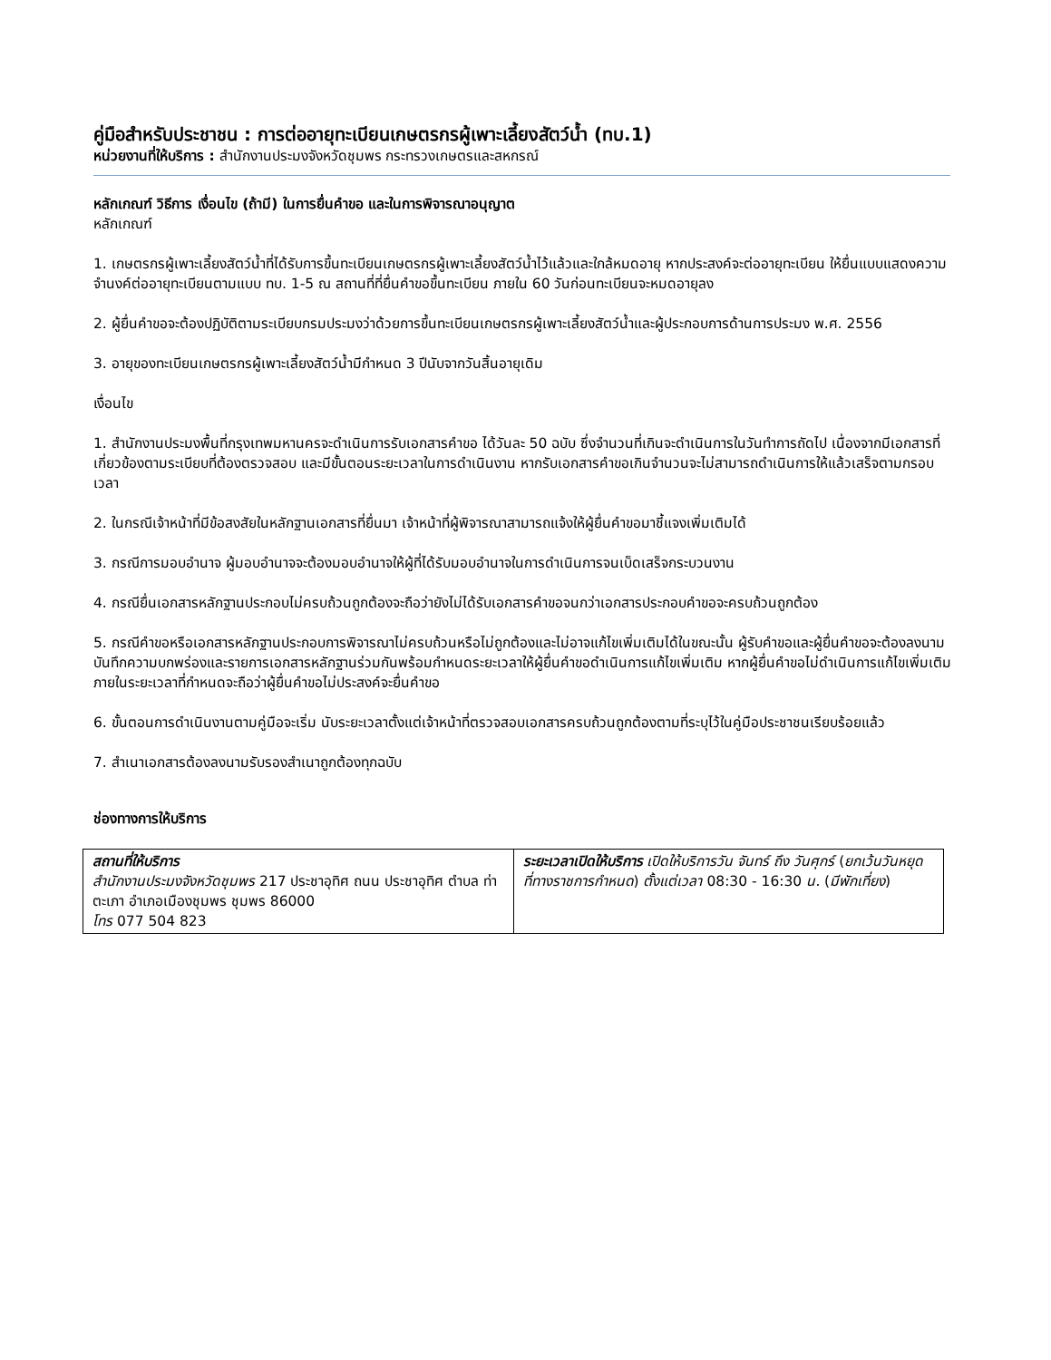คู่มือสำหรับประชาชน : การต่ออายุทะเบียนเกษตรกรผู้เพาะเลี้ยงสัตว์น้ำ (ทบ.1)
หน่วยงานที่ให้บริการ : สำนักงานประมงจังหวัดชุมพร กระทรวงเกษตรและสหกรณ์
หลักเกณฑ์ วิธีการ เงื่อนไข (ถ้ามี) ในการยื่นคำขอ และในการพิจารณาอนุญาต
หลักเกณฑ์
1. เกษตรกรผู้เพาะเลี้ยงสัตว์น้ำที่ได้รับการขึ้นทะเบียนเกษตรกรผู้เพาะเลี้ยงสัตว์น้ำไว้แล้วและใกล้หมดอายุ หากประสงค์จะต่ออายุทะเบียน ให้ยื่นแบบแสดงความจำนงค์ต่ออายุทะเบียนตามแบบ ทบ. 1-5 ณ สถานที่ที่ยื่นคำขอขึ้นทะเบียน ภายใน 60 วันก่อนทะเบียนจะหมดอายุลง
2. ผู้ยื่นคำขอจะต้องปฏิบัติตามระเบียบกรมประมงว่าด้วยการขึ้นทะเบียนเกษตรกรผู้เพาะเลี้ยงสัตว์น้ำและผู้ประกอบการด้านการประมง พ.ศ. 2556
3. อายุของทะเบียนเกษตรกรผู้เพาะเลี้ยงสัตว์น้ำมีกำหนด 3 ปีนับจากวันสิ้นอายุเดิม
เงื่อนไข
1. สำนักงานประมงพื้นที่กรุงเทพมหานครจะดำเนินการรับเอกสารคำขอ ได้วันละ 50 ฉบับ ซึ่งจำนวนที่เกินจะดำเนินการในวันทำการถัดไป เนื่องจากมีเอกสารที่เกี่ยวข้องตามระเบียบที่ต้องตรวจสอบ และมีขั้นตอนระยะเวลาในการดำเนินงาน หากรับเอกสารคำขอเกินจำนวนจะไม่สามารถดำเนินการให้แล้วเสร็จตามกรอบเวลา
2. ในกรณีเจ้าหน้าที่มีข้อสงสัยในหลักฐานเอกสารที่ยื่นมา เจ้าหน้าที่ผู้พิจารณาสามารถแจ้งให้ผู้ยื่นคำขอมาชี้แจงเพิ่มเติมได้
3. กรณีการมอบอำนาจ ผู้มอบอำนาจจะต้องมอบอำนาจให้ผู้ที่ได้รับมอบอำนาจในการดำเนินการจนเบ็ดเสร็จกระบวนงาน
4. กรณียื่นเอกสารหลักฐานประกอบไม่ครบถ้วนถูกต้องจะถือว่ายังไม่ได้รับเอกสารคำขอจนกว่าเอกสารประกอบคำขอจะครบถ้วนถูกต้อง
5. กรณีคำขอหรือเอกสารหลักฐานประกอบการพิจารณาไม่ครบถ้วนหรือไม่ถูกต้องและไม่อาจแก้ไขเพิ่มเติมได้ในขณะนั้น ผู้รับคำขอและผู้ยื่นคำขอจะต้องลงนามบันทึกความบกพร่องและรายการเอกสารหลักฐานร่วมกันพร้อมกำหนดระยะเวลาให้ผู้ยื่นคำขอดำเนินการแก้ไขเพิ่มเติม หากผู้ยื่นคำขอไม่ดำเนินการแก้ไขเพิ่มเติมภายในระยะเวลาที่กำหนดจะถือว่าผู้ยื่นคำขอไม่ประสงค์จะยื่นคำขอ
6. ขั้นตอนการดำเนินงานตามคู่มือจะเริ่ม นับระยะเวลาตั้งแต่เจ้าหน้าที่ตรวจสอบเอกสารครบถ้วนถูกต้องตามที่ระบุไว้ในคู่มือประชาชนเรียบร้อยแล้ว
7. สำเนาเอกสารต้องลงนามรับรองสำเนาถูกต้องทุกฉบับ
ช่องทางการให้บริการ
| สถานที่ให้บริการ สำนักงานประมงจังหวัดชุมพร 217 ประชาอุทิศ ถนน ประชาอุทิศ ตำบล ท่าตะเภา อำเภอเมืองชุมพร ชุมพร 86000 โทร 077 504 823 | ระยะเวลาเปิดให้บริการ เปิดให้บริการวัน จันทร์ ถึง วันศุกร์ ( ยกเว้นวันหยุดที่ทางราชการกำหนด ) ตั้งแต่เวลา 08:30 - 16:30 น. ( มีพักเที่ยง ) |